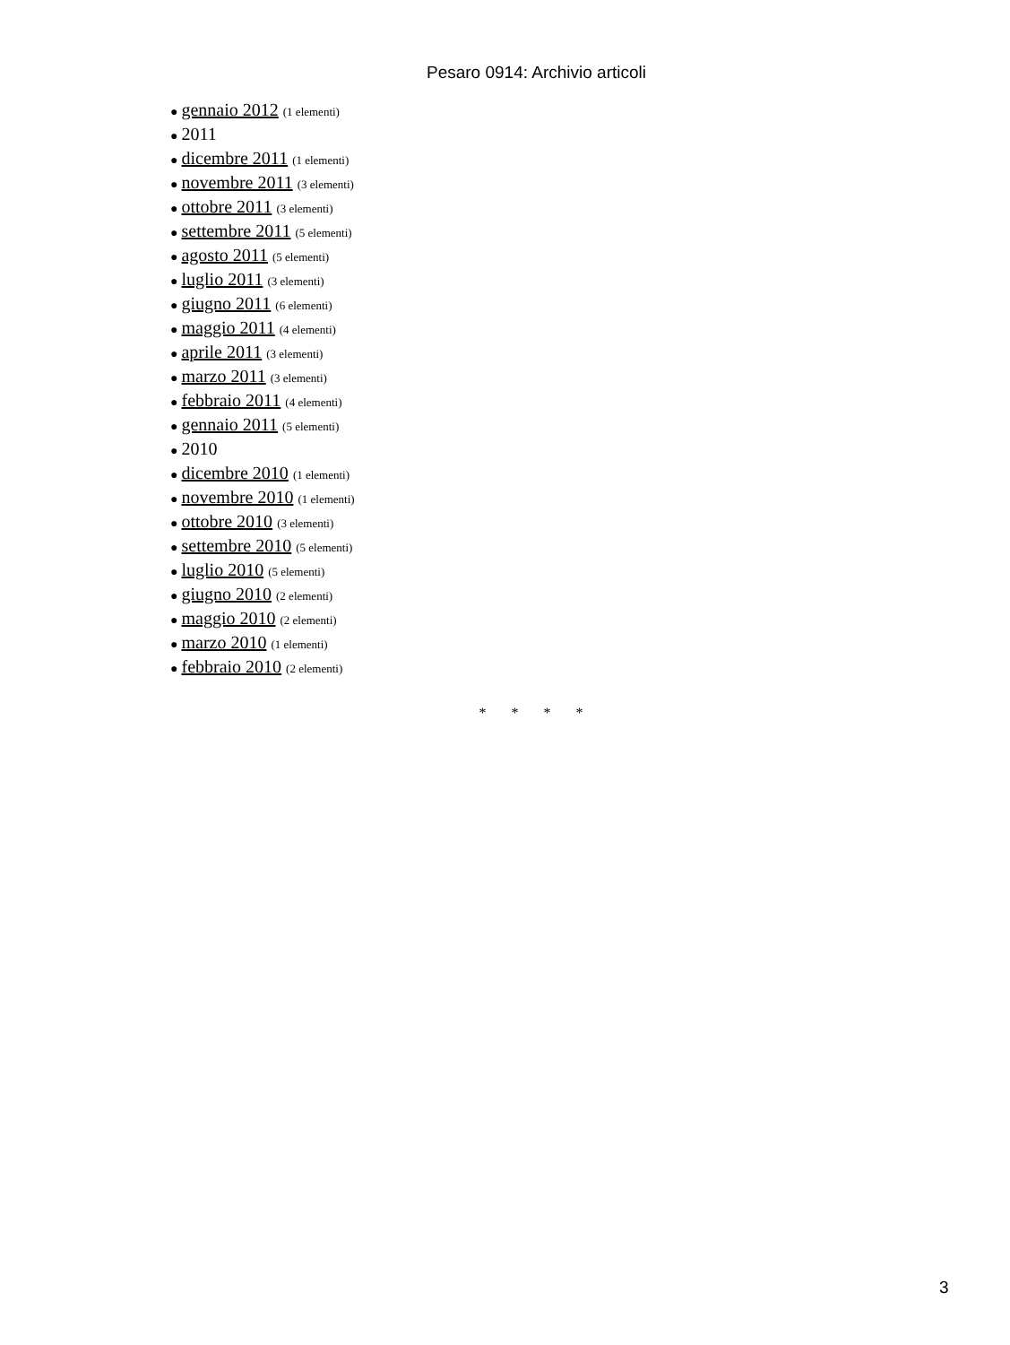Pesaro 0914: Archivio articoli
● gennaio 2012 (1 elementi)
● 2011
● dicembre 2011 (1 elementi)
● novembre 2011 (3 elementi)
● ottobre 2011 (3 elementi)
● settembre 2011 (5 elementi)
● agosto 2011 (5 elementi)
● luglio 2011 (3 elementi)
● giugno 2011 (6 elementi)
● maggio 2011 (4 elementi)
● aprile 2011 (3 elementi)
● marzo 2011 (3 elementi)
● febbraio 2011 (4 elementi)
● gennaio 2011 (5 elementi)
● 2010
● dicembre 2010 (1 elementi)
● novembre 2010 (1 elementi)
● ottobre 2010 (3 elementi)
● settembre 2010 (5 elementi)
● luglio 2010 (5 elementi)
● giugno 2010 (2 elementi)
● maggio 2010 (2 elementi)
● marzo 2010 (1 elementi)
● febbraio 2010 (2 elementi)
* * * *
3